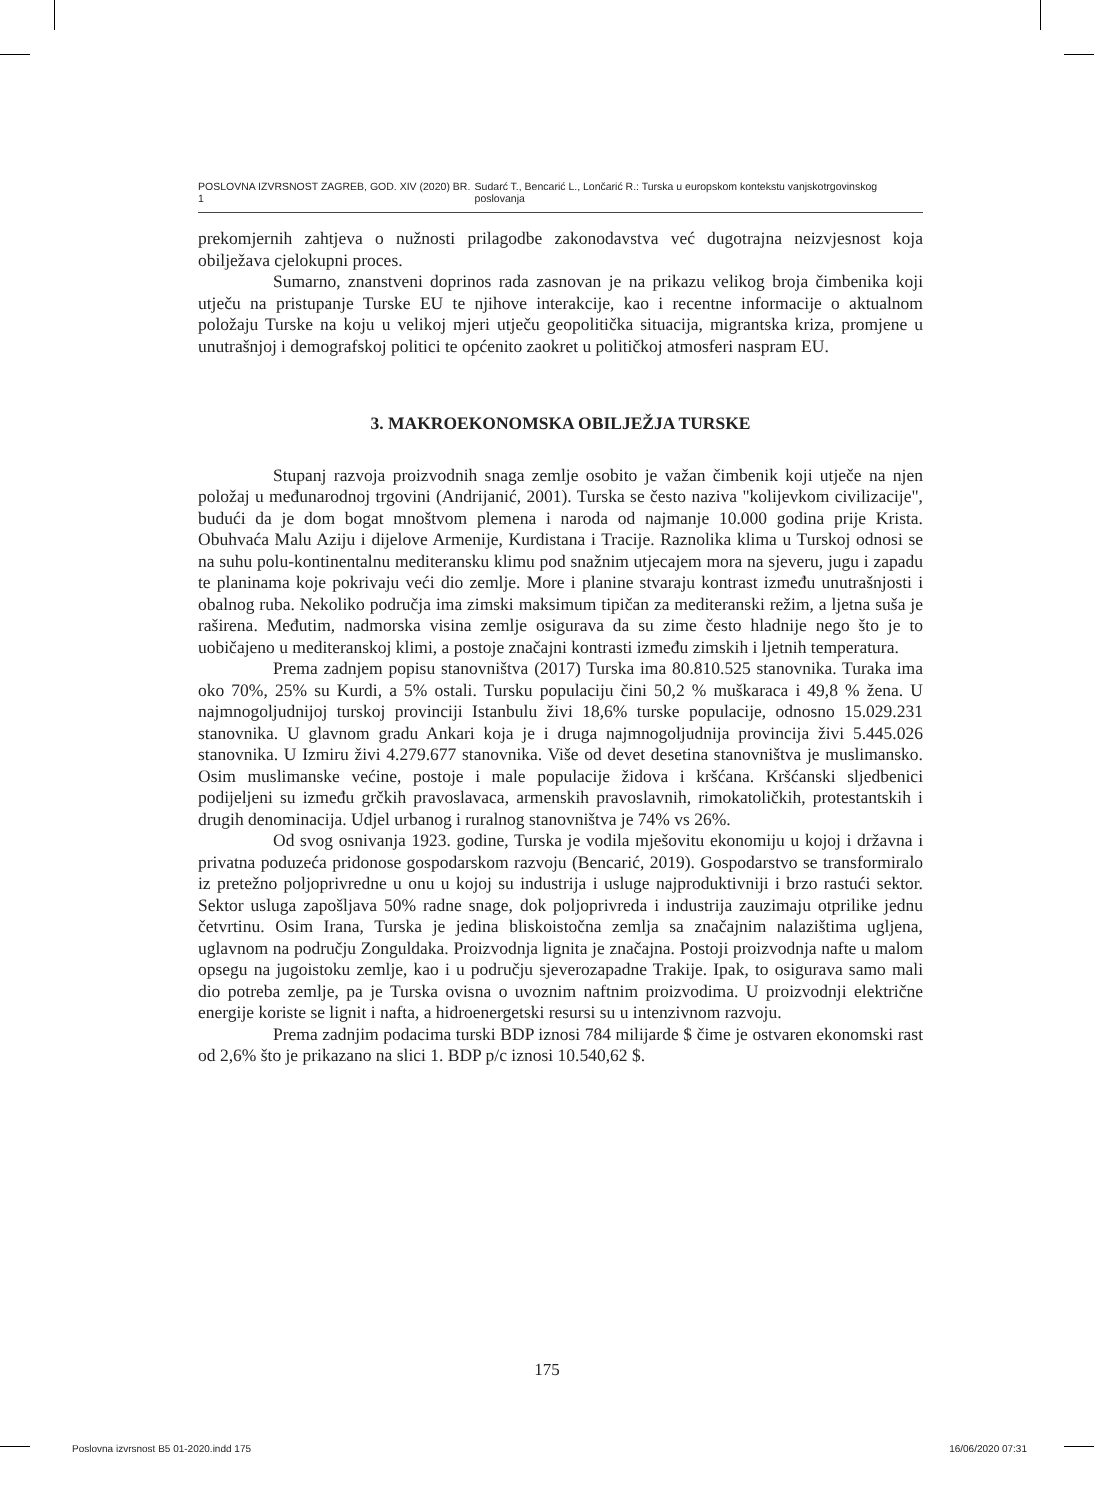POSLOVNA IZVRSNOST ZAGREB, GOD. XIV (2020) BR. 1 Sudarć T., Bencarić L., Lončarić R.: Turska u europskom kontekstu vanjskotrgovinskog poslovanja
prekomjernih zahtjeva o nužnosti prilagodbe zakonodavstva već dugotrajna neizvjesnost koja obilježava cjelokupni proces.
Sumarno, znanstveni doprinos rada zasnovan je na prikazu velikog broja čimbenika koji utječu na pristupanje Turske EU te njihove interakcije, kao i recentne informacije o aktualnom položaju Turske na koju u velikoj mjeri utječu geopolitička situacija, migrantska kriza, promjene u unutrašnjoj i demografskoj politici te općenito zaokret u političkoj atmosferi naspram EU.
3. MAKROEKONOMSKA OBILJEŽJA TURSKE
Stupanj razvoja proizvodnih snaga zemlje osobito je važan čimbenik koji utječe na njen položaj u međunarodnoj trgovini (Andrijanić, 2001). Turska se često naziva "kolijevkom civilizacije", budući da je dom bogat mnoštvom plemena i naroda od najmanje 10.000 godina prije Krista. Obuhvaća Malu Aziju i dijelove Armenije, Kurdistana i Tracije. Raznolika klima u Turskoj odnosi se na suhu polu-kontinentalnu mediteransku klimu pod snažnim utjecajem mora na sjeveru, jugu i zapadu te planinama koje pokrivaju veći dio zemlje. More i planine stvaraju kontrast između unutrašnjosti i obalnog ruba. Nekoliko područja ima zimski maksimum tipičan za mediteranski režim, a ljetna suša je raširena. Međutim, nadmorska visina zemlje osigurava da su zime često hladnije nego što je to uobičajeno u mediteranskoj klimi, a postoje značajni kontrasti između zimskih i ljetnih temperatura.
Prema zadnjem popisu stanovništva (2017) Turska ima 80.810.525 stanovnika. Turaka ima oko 70%, 25% su Kurdi, a 5% ostali. Tursku populaciju čini 50,2 % muškaraca i 49,8 % žena. U najmnogoljudnijoj turskoj provinciji Istanbulu živi 18,6% turske populacije, odnosno 15.029.231 stanovnika. U glavnom gradu Ankari koja je i druga najmnogoljudnija provincija živi 5.445.026 stanovnika. U Izmiru živi 4.279.677 stanovnika. Više od devet desetina stanovništva je muslimansko. Osim muslimanske većine, postoje i male populacije židova i kršćana. Kršćanski sljedbenici podijeljeni su između grčkih pravoslavaca, armenskih pravoslavnih, rimokatoličkih, protestantskih i drugih denominacija. Udjel urbanog i ruralnog stanovništva je 74% vs 26%.
Od svog osnivanja 1923. godine, Turska je vodila mješovitu ekonomiju u kojoj i državna i privatna poduzeća pridonose gospodarskom razvoju (Bencarić, 2019). Gospodarstvo se transformiralo iz pretežno poljoprivredne u onu u kojoj su industrija i usluge najproduktivniji i brzo rastući sektor. Sektor usluga zapošljava 50% radne snage, dok poljoprivreda i industrija zauzimaju otprilike jednu četvrtinu. Osim Irana, Turska je jedina bliskoistočna zemlja sa značajnim nalazištima ugljena, uglavnom na području Zonguldaka. Proizvodnja lignita je značajna. Postoji proizvodnja nafte u malom opsegu na jugoistoku zemlje, kao i u području sjeverozapadne Trakije. Ipak, to osigurava samo mali dio potreba zemlje, pa je Turska ovisna o uvoznim naftnim proizvodima. U proizvodnji električne energije koriste se lignit i nafta, a hidroenergetski resursi su u intenzivnom razvoju.
Prema zadnjim podacima turski BDP iznosi 784 milijarde $ čime je ostvaren ekonomski rast od 2,6% što je prikazano na slici 1. BDP p/c iznosi 10.540,62 $.
175
Poslovna izvrsnost B5 01-2020.indd 175 16/06/2020 07:31